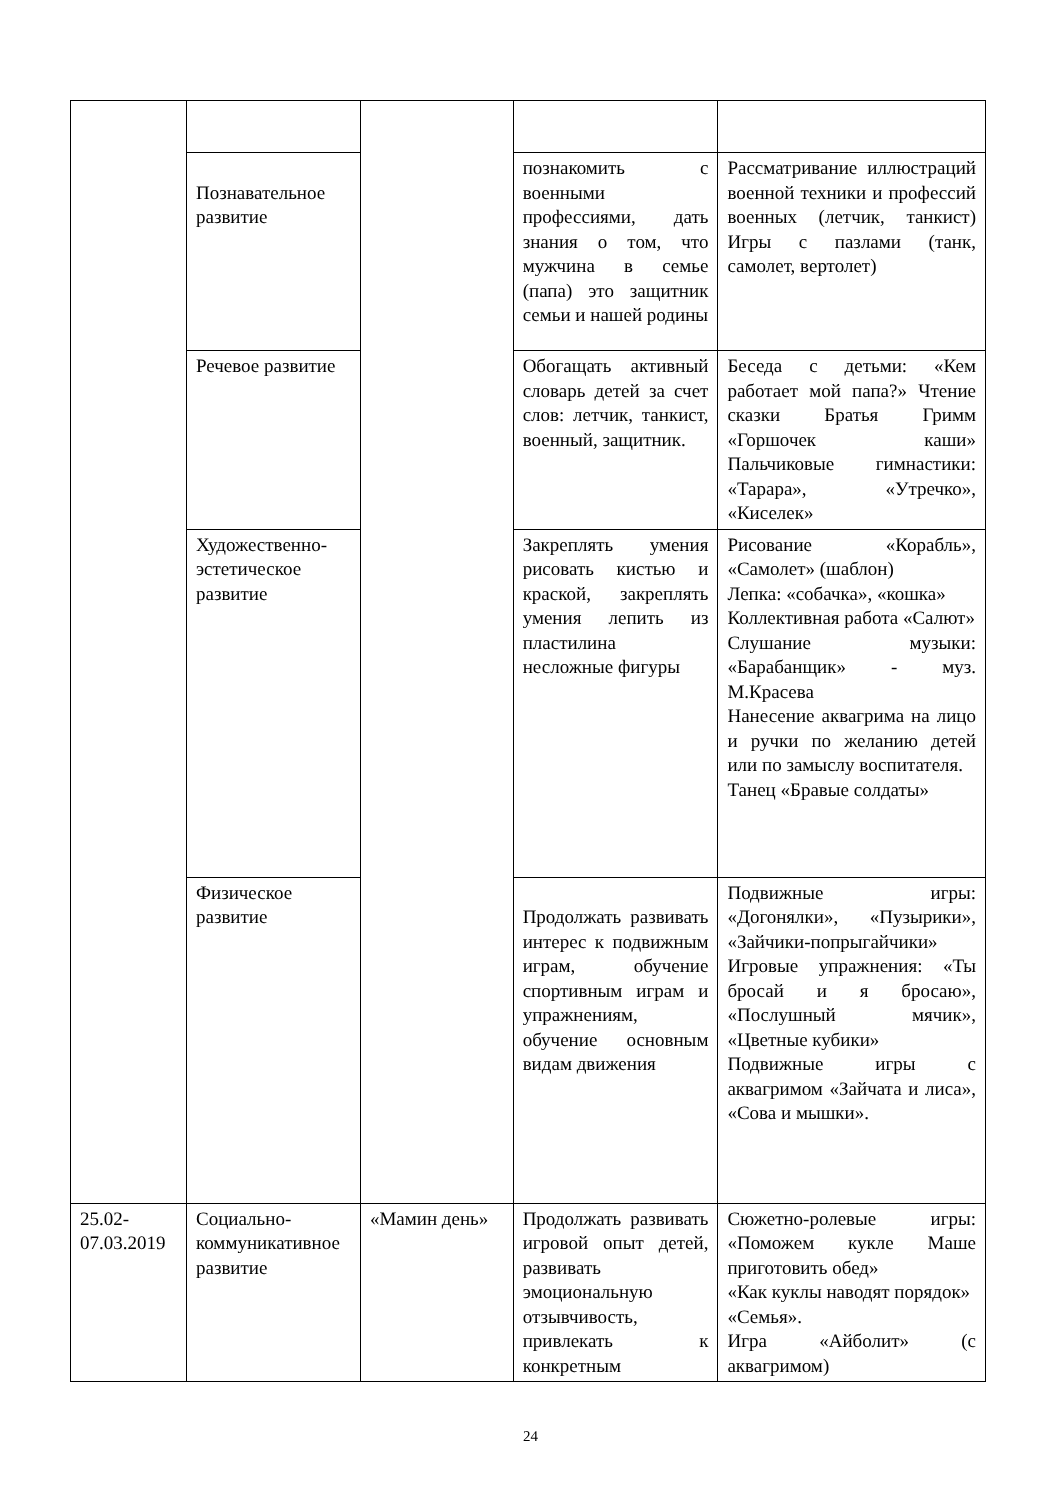| | Познавательное развитие | | познакомить с военными профессиями, дать знания о том, что мужчина в семье (папа) это защитник семьи и нашей родины | Рассматривание иллюстраций военной техники и профессий военных (летчик, танкист) Игры с пазлами (танк, самолет, вертолет) |
| | Речевое развитие | | Обогащать активный словарь детей за счет слов: летчик, танкист, военный, защитник. | Беседа с детьми: «Кем работает мой папа?» Чтение сказки Братья Гримм «Горшочек каши» Пальчиковые гимнастики: «Тарара», «Утречко», «Киселек» |
| | Художественно-эстетическое развитие | | Закреплять умения рисовать кистью и краской, закреплять умения лепить из пластилина несложные фигуры | Рисование «Корабль», «Самолет» (шаблон) Лепка: «собачка», «кошка» Коллективная работа «Салют» Слушание музыки: «Барабанщик» - муз. М.Красева Нанесение аквагрима на лицо и ручки по желанию детей или по замыслу воспитателя. Танец «Бравые солдаты» |
| | Физическое развитие | | Продолжать развивать интерес к подвижным играм, обучение спортивным играм и упражнениям, обучение основным видам движения | Подвижные игры: «Догонялки», «Пузырики», «Зайчики-попрыгайчики» Игровые упражнения: «Ты бросай и я бросаю», «Послушный мячик», «Цветные кубики» Подвижные игры с аквагримом «Зайчата и лиса», «Сова и мышки». |
| 25.02-07.03.2019 | Социально-коммуникативное развитие | «Мамин день» | Продолжать развивать игровой опыт детей, развивать эмоциональную отзывчивость, привлекать к конкретным | Сюжетно-ролевые игры: «Поможем кукле Маше приготовить обед» «Как куклы наводят порядок» «Семья». Игра «Айболит» (с аквагримом) |
24